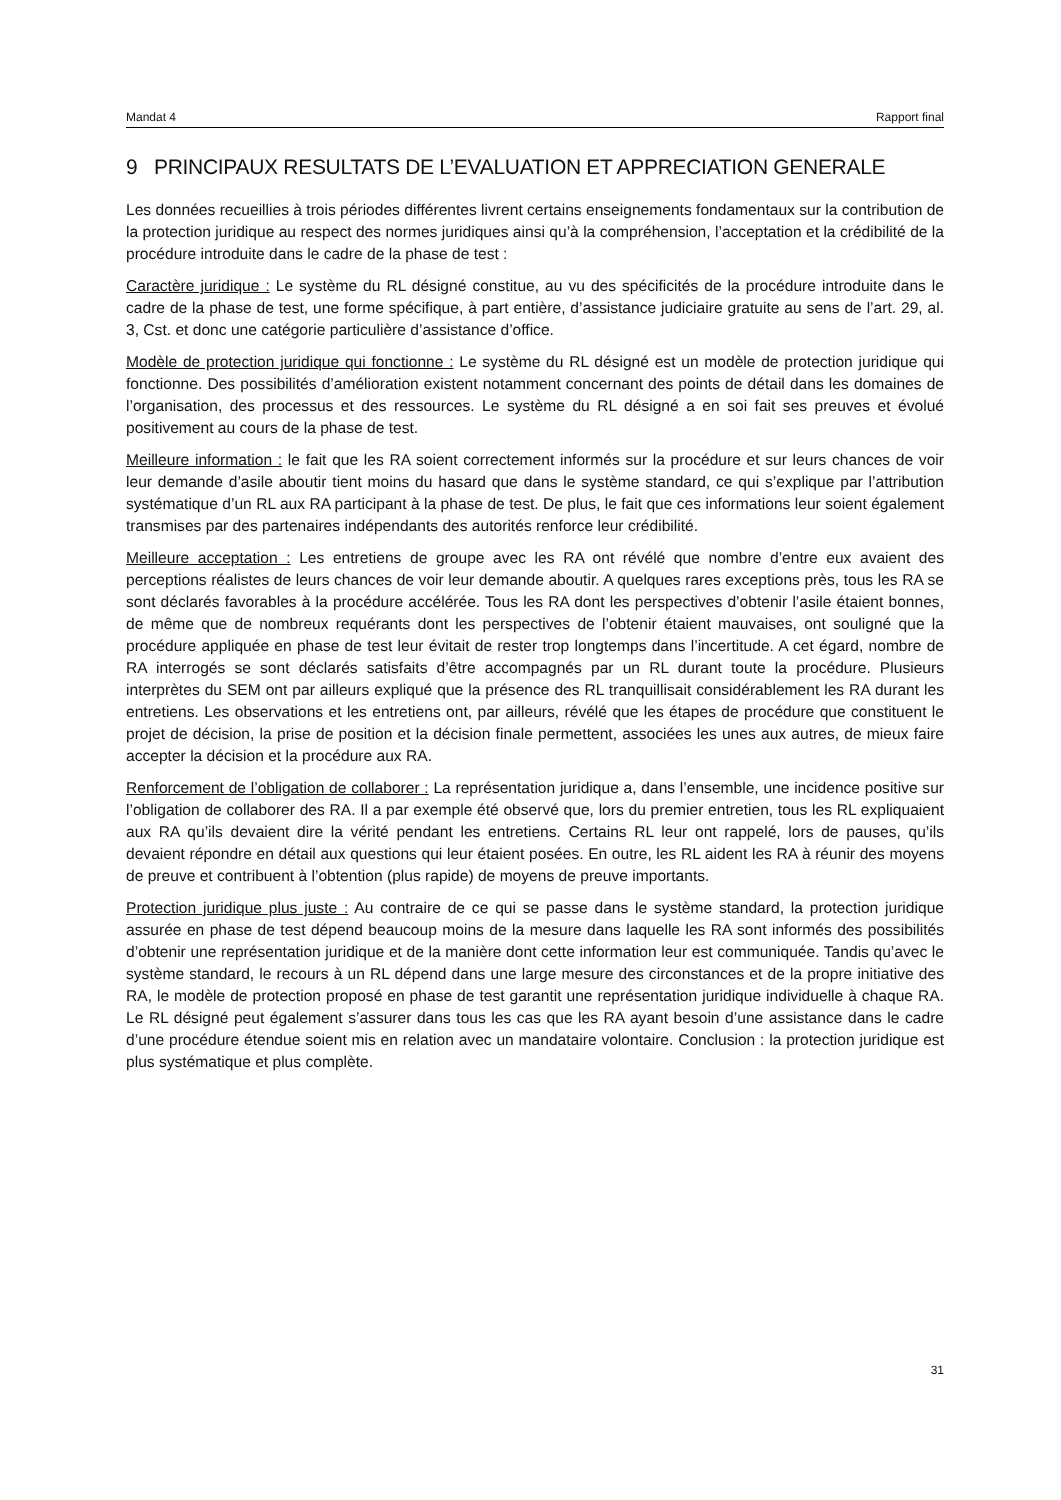Mandat 4 Rapport final
9 PRINCIPAUX RESULTATS DE L’EVALUATION ET APPRECIATION GENERALE
Les données recueillies à trois périodes différentes livrent certains enseignements fondamentaux sur la contribution de la protection juridique au respect des normes juridiques ainsi qu’à la compréhension, l’acceptation et la crédibilité de la procédure introduite dans le cadre de la phase de test :
Caractère juridique : Le système du RL désigné constitue, au vu des spécificités de la procédure introduite dans le cadre de la phase de test, une forme spécifique, à part entière, d’assistance judiciaire gratuite au sens de l’art. 29, al. 3, Cst. et donc une catégorie particulière d’assistance d’office.
Modèle de protection juridique qui fonctionne : Le système du RL désigné est un modèle de protection juridique qui fonctionne. Des possibilités d’amélioration existent notamment concernant des points de détail dans les domaines de l’organisation, des processus et des ressources. Le système du RL désigné a en soi fait ses preuves et évolué positivement au cours de la phase de test.
Meilleure information : le fait que les RA soient correctement informés sur la procédure et sur leurs chances de voir leur demande d’asile aboutir tient moins du hasard que dans le système standard, ce qui s’explique par l’attribution systématique d’un RL aux RA participant à la phase de test. De plus, le fait que ces informations leur soient également transmises par des partenaires indépendants des autorités renforce leur crédibilité.
Meilleure acceptation : Les entretiens de groupe avec les RA ont révélé que nombre d’entre eux avaient des perceptions réalistes de leurs chances de voir leur demande aboutir. A quelques rares exceptions près, tous les RA se sont déclarés favorables à la procédure accélérée. Tous les RA dont les perspectives d’obtenir l’asile étaient bonnes, de même que de nombreux requérants dont les perspectives de l’obtenir étaient mauvaises, ont souligné que la procédure appliquée en phase de test leur évitait de rester trop longtemps dans l’incertitude. A cet égard, nombre de RA interrogés se sont déclarés satisfaits d’être accompagnés par un RL durant toute la procédure. Plusieurs interprètes du SEM ont par ailleurs expliqué que la présence des RL tranquillisait considérablement les RA durant les entretiens. Les observations et les entretiens ont, par ailleurs, révélé que les étapes de procédure que constituent le projet de décision, la prise de position et la décision finale permettent, associées les unes aux autres, de mieux faire accepter la décision et la procédure aux RA.
Renforcement de l’obligation de collaborer : La représentation juridique a, dans l’ensemble, une incidence positive sur l’obligation de collaborer des RA. Il a par exemple été observé que, lors du premier entretien, tous les RL expliquaient aux RA qu’ils devaient dire la vérité pendant les entretiens. Certains RL leur ont rappelé, lors de pauses, qu’ils devaient répondre en détail aux questions qui leur étaient posées. En outre, les RL aident les RA à réunir des moyens de preuve et contribuent à l’obtention (plus rapide) de moyens de preuve importants.
Protection juridique plus juste : Au contraire de ce qui se passe dans le système standard, la protection juridique assurée en phase de test dépend beaucoup moins de la mesure dans laquelle les RA sont informés des possibilités d’obtenir une représentation juridique et de la manière dont cette information leur est communiquée. Tandis qu’avec le système standard, le recours à un RL dépend dans une large mesure des circonstances et de la propre initiative des RA, le modèle de protection proposé en phase de test garantit une représentation juridique individuelle à chaque RA. Le RL désigné peut également s’assurer dans tous les cas que les RA ayant besoin d’une assistance dans le cadre d’une procédure étendue soient mis en relation avec un mandataire volontaire. Conclusion : la protection juridique est plus systématique et plus complète.
31